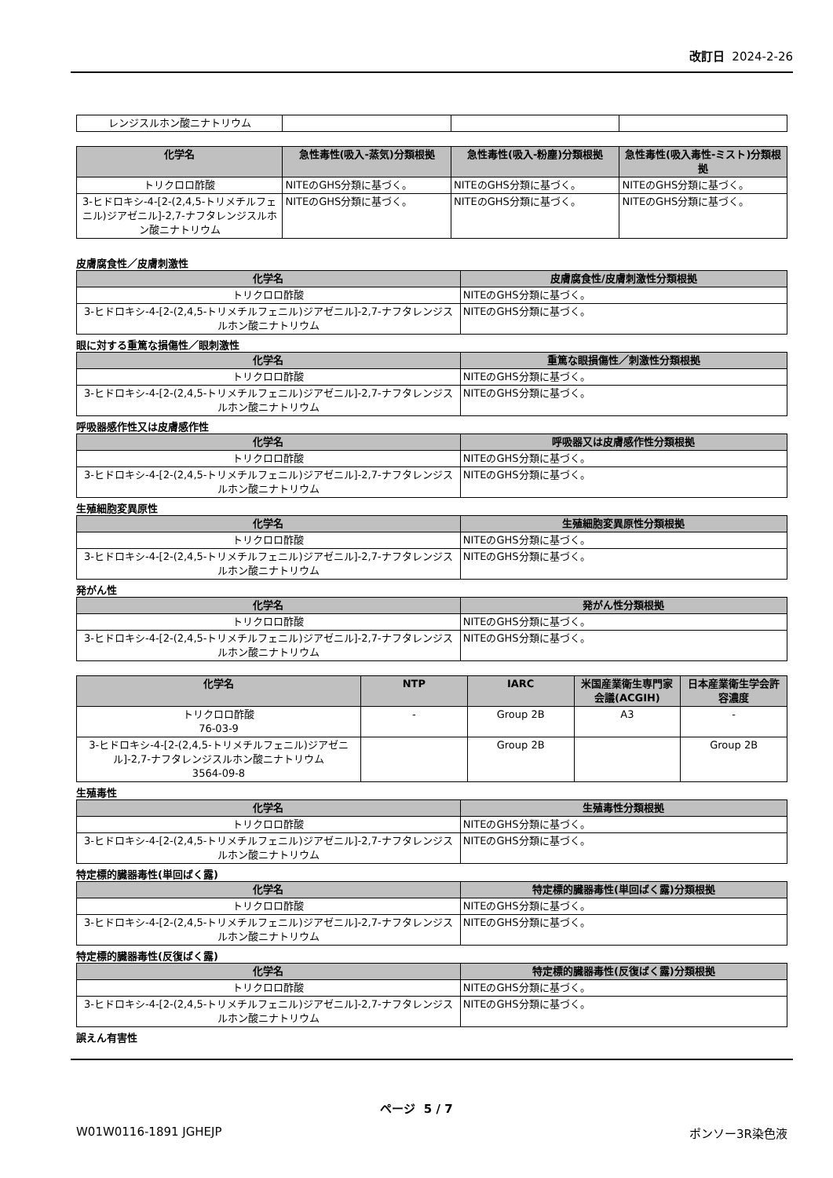改訂日 2024-2-26
| レンジスルホン酸ニナトリウム | | | |
| 化学名 | 急性毒性(吸入-蒸気)分類根拠 | 急性毒性(吸入-粉塵)分類根拠 | 急性毒性(吸入毒性-ミスト)分類根拠 |
| --- | --- | --- | --- |
| トリクロロ酢酸 | NITEのGHS分類に基づく。 | NITEのGHS分類に基づく。 | NITEのGHS分類に基づく。 |
| 3-ヒドロキシ-4-[2-(2,4,5-トリメチルフェニル)ジアゼニル]-2,7-ナフタレンジスルホン酸ニナトリウム | NITEのGHS分類に基づく。 | NITEのGHS分類に基づく。 | NITEのGHS分類に基づく。 |
皮膚腐食性／皮膚刺激性
| 化学名 | 皮膚腐食性/皮膚刺激性分類根拠 |
| --- | --- |
| トリクロロ酢酸 | NITEのGHS分類に基づく。 |
| 3-ヒドロキシ-4-[2-(2,4,5-トリメチルフェニル)ジアゼニル]-2,7-ナフタレンジスルホン酸ニナトリウム | NITEのGHS分類に基づく。 |
眼に対する重篤な損傷性／眼刺激性
| 化学名 | 重篤な眼損傷性／刺激性分類根拠 |
| --- | --- |
| トリクロロ酢酸 | NITEのGHS分類に基づく。 |
| 3-ヒドロキシ-4-[2-(2,4,5-トリメチルフェニル)ジアゼニル]-2,7-ナフタレンジスルホン酸ニナトリウム | NITEのGHS分類に基づく。 |
呼吸器感作性又は皮膚感作性
| 化学名 | 呼吸器又は皮膚感作性分類根拠 |
| --- | --- |
| トリクロロ酢酸 | NITEのGHS分類に基づく。 |
| 3-ヒドロキシ-4-[2-(2,4,5-トリメチルフェニル)ジアゼニル]-2,7-ナフタレンジスルホン酸ニナトリウム | NITEのGHS分類に基づく。 |
生殖細胞変異原性
| 化学名 | 生殖細胞変異原性分類根拠 |
| --- | --- |
| トリクロロ酢酸 | NITEのGHS分類に基づく。 |
| 3-ヒドロキシ-4-[2-(2,4,5-トリメチルフェニル)ジアゼニル]-2,7-ナフタレンジスルホン酸ニナトリウム | NITEのGHS分類に基づく。 |
発がん性
| 化学名 | 発がん性分類根拠 |
| --- | --- |
| トリクロロ酢酸 | NITEのGHS分類に基づく。 |
| 3-ヒドロキシ-4-[2-(2,4,5-トリメチルフェニル)ジアゼニル]-2,7-ナフタレンジスルホン酸ニナトリウム | NITEのGHS分類に基づく。 |
| 化学名 | NTP | IARC | 米国産業衛生専門家会議(ACGIH) | 日本産業衛生学会許容濃度 |
| --- | --- | --- | --- | --- |
| トリクロロ酢酸 76-03-9 | - | Group 2B | A3 | - |
| 3-ヒドロキシ-4-[2-(2,4,5-トリメチルフェニル)ジアゼニル]-2,7-ナフタレンジスルホン酸ニナトリウム 3564-09-8 | | Group 2B | | Group 2B |
生殖毒性
| 化学名 | 生殖毒性分類根拠 |
| --- | --- |
| トリクロロ酢酸 | NITEのGHS分類に基づく。 |
| 3-ヒドロキシ-4-[2-(2,4,5-トリメチルフェニル)ジアゼニル]-2,7-ナフタレンジスルホン酸ニナトリウム | NITEのGHS分類に基づく。 |
特定標的臓器毒性(単回ばく露)
| 化学名 | 特定標的臓器毒性(単回ばく露)分類根拠 |
| --- | --- |
| トリクロロ酢酸 | NITEのGHS分類に基づく。 |
| 3-ヒドロキシ-4-[2-(2,4,5-トリメチルフェニル)ジアゼニル]-2,7-ナフタレンジスルホン酸ニナトリウム | NITEのGHS分類に基づく。 |
特定標的臓器毒性(反復ばく露)
| 化学名 | 特定標的臓器毒性(反復ばく露)分類根拠 |
| --- | --- |
| トリクロロ酢酸 | NITEのGHS分類に基づく。 |
| 3-ヒドロキシ-4-[2-(2,4,5-トリメチルフェニル)ジアゼニル]-2,7-ナフタレンジスルホン酸ニナトリウム | NITEのGHS分類に基づく。 |
誤えん有害性
ページ 5 / 7
W01W0116-1891 JGHEJP ポンソー3R染色液